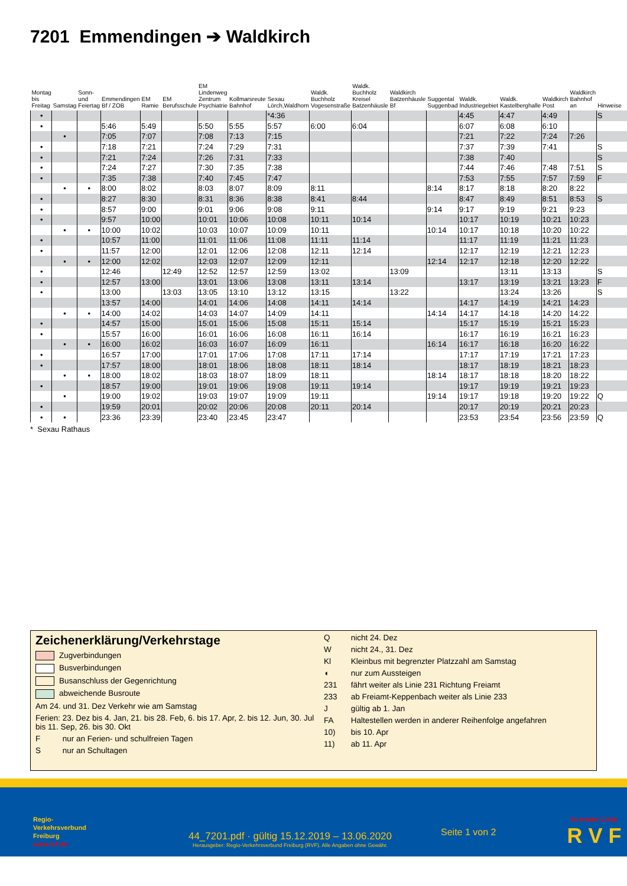7201 Emmendingen ➔ Waldkirch
| Montag bis Freitag | Samstag | Sonn- und Feiertag | Emmendingen Bf / ZOB | EM Ramie | EM Berufsschule | EM Lindenweg Zentrum Psychiatrie | Kollmarsreute Bahnhof | Sexau Lörch,Waldhorn | Waldk. Buchholz Vogesenstraße | Waldk. Buchholz Kreisel Batzenhäusle | Waldkirch Batzenhäusle Bf | Suggental Suggenbad | Waldk. Industriegebiet | Waldk. Kastelberghalle | Waldkirch Post | Waldkirch Bahnhof an | Hinweise |
| --- | --- | --- | --- | --- | --- | --- | --- | --- | --- | --- | --- | --- | --- | --- | --- | --- | --- |
| • | | | | | | | | *4:36 | | | | | 4:45 | 4:47 | 4:49 | | S |
| • | | | 5:46 | 5:49 | | 5:50 | 5:55 | 5:57 | 6:00 | 6:04 | | | 6:07 | 6:08 | 6:10 | | |
| | • | | 7:05 | 7:07 | | 7:08 | 7:13 | 7:15 | | | | | 7:21 | 7:22 | 7:24 | 7:26 | |
| • | | | 7:18 | 7:21 | | 7:24 | 7:29 | 7:31 | | | | | 7:37 | 7:39 | 7:41 | | S |
| • | | | 7:21 | 7:24 | | 7:26 | 7:31 | 7:33 | | | | | 7:38 | 7:40 | | | S |
| • | | | 7:24 | 7:27 | | 7:30 | 7:35 | 7:38 | | | | | 7:44 | 7:46 | 7:48 | 7:51 | S |
| • | | | 7:35 | 7:38 | | 7:40 | 7:45 | 7:47 | | | | | 7:53 | 7:55 | 7:57 | 7:59 | F |
| | • | • | 8:00 | 8:02 | | 8:03 | 8:07 | 8:09 | 8:11 | | | 8:14 | 8:17 | 8:18 | 8:20 | 8:22 | |
| • | | | 8:27 | 8:30 | | 8:31 | 8:36 | 8:38 | 8:41 | 8:44 | | | 8:47 | 8:49 | 8:51 | 8:53 | S |
| • | | | 8:57 | 9:00 | | 9:01 | 9:06 | 9:08 | 9:11 | | | 9:14 | 9:17 | 9:19 | 9:21 | 9:23 | |
| • | | | 9:57 | 10:00 | | 10:01 | 10:06 | 10:08 | 10:11 | 10:14 | | | 10:17 | 10:19 | 10:21 | 10:23 | |
| | • | • | 10:00 | 10:02 | | 10:03 | 10:07 | 10:09 | 10:11 | | | 10:14 | 10:17 | 10:18 | 10:20 | 10:22 | |
| • | | | 10:57 | 11:00 | | 11:01 | 11:06 | 11:08 | 11:11 | 11:14 | | | 11:17 | 11:19 | 11:21 | 11:23 | |
| • | | | 11:57 | 12:00 | | 12:01 | 12:06 | 12:08 | 12:11 | 12:14 | | | 12:17 | 12:19 | 12:21 | 12:23 | |
| | • | • | 12:00 | 12:02 | | 12:03 | 12:07 | 12:09 | 12:11 | | | 12:14 | 12:17 | 12:18 | 12:20 | 12:22 | |
| • | | | 12:46 | | 12:49 | 12:52 | 12:57 | 12:59 | 13:02 | | 13:09 | | | 13:11 | 13:13 | | S |
| • | | | 12:57 | 13:00 | | 13:01 | 13:06 | 13:08 | 13:11 | 13:14 | | | 13:17 | 13:19 | 13:21 | 13:23 | F |
| • | | | 13:00 | | 13:03 | 13:05 | 13:10 | 13:12 | 13:15 | | 13:22 | | | 13:24 | 13:26 | | S |
| | | | 13:57 | 14:00 | | 14:01 | 14:06 | 14:08 | 14:11 | 14:14 | | | 14:17 | 14:19 | 14:21 | 14:23 | |
| | • | • | 14:00 | 14:02 | | 14:03 | 14:07 | 14:09 | 14:11 | | | 14:14 | 14:17 | 14:18 | 14:20 | 14:22 | |
| • | | | 14:57 | 15:00 | | 15:01 | 15:06 | 15:08 | 15:11 | 15:14 | | | 15:17 | 15:19 | 15:21 | 15:23 | |
| • | | | 15:57 | 16:00 | | 16:01 | 16:06 | 16:08 | 16:11 | 16:14 | | | 16:17 | 16:19 | 16:21 | 16:23 | |
| | • | • | 16:00 | 16:02 | | 16:03 | 16:07 | 16:09 | 16:11 | | | 16:14 | 16:17 | 16:18 | 16:20 | 16:22 | |
| • | | | 16:57 | 17:00 | | 17:01 | 17:06 | 17:08 | 17:11 | 17:14 | | | 17:17 | 17:19 | 17:21 | 17:23 | |
| • | | | 17:57 | 18:00 | | 18:01 | 18:06 | 18:08 | 18:11 | 18:14 | | | 18:17 | 18:19 | 18:21 | 18:23 | |
| | • | • | 18:00 | 18:02 | | 18:03 | 18:07 | 18:09 | 18:11 | | | 18:14 | 18:17 | 18:18 | 18:20 | 18:22 | |
| • | | | 18:57 | 19:00 | | 19:01 | 19:06 | 19:08 | 19:11 | 19:14 | | | 19:17 | 19:19 | 19:21 | 19:23 | |
| | • | | 19:00 | 19:02 | | 19:03 | 19:07 | 19:09 | 19:11 | | | 19:14 | 19:17 | 19:18 | 19:20 | 19:22 | Q |
| • | | | 19:59 | 20:01 | | 20:02 | 20:06 | 20:08 | 20:11 | 20:14 | | | 20:17 | 20:19 | 20:21 | 20:23 | |
| • | • | | 23:36 | 23:39 | | 23:40 | 23:45 | 23:47 | | | | | 23:53 | 23:54 | 23:56 | 23:59 | Q |
* Sexau Rathaus
Zeichenerklärung/Verkehrstage
Zugverbindungen
Busverbindungen
Busanschluss der Gegenrichtung
abweichende Busroute
Am 24. und 31. Dez Verkehr wie am Samstag
Ferien: 23. Dez bis 4. Jan, 21. bis 28. Feb, 6. bis 17. Apr, 2. bis 12. Jun, 30. Jul bis 11. Sep, 26. bis 30. Okt
F nur an Ferien- und schulfreien Tagen
S nur an Schultagen
Q nicht 24. Dez
W nicht 24., 31. Dez
Kl Kleinbus mit begrenzter Platzzahl am Samstag
◖ nur zum Aussteigen
231 fährt weiter als Linie 231 Richtung Freiamt
233 ab Freiamt-Keppenbach weiter als Linie 233
J gültig ab 1. Jan
FA Haltestellen werden in anderer Reihenfolge angefahren
10) bis 10. Apr
11) ab 11. Apr
Regio-
Verkehrsverbund
Freiburg
www.rvf.de
44_7201.pdf · gültig 15.12.2019 – 13.06.2020
Herausgeber: Regio-Verkehrsverbund Freiburg (RVF). Alle Angaben ohne Gewähr.
Seite 1 von 2
In erster Linie
R V F